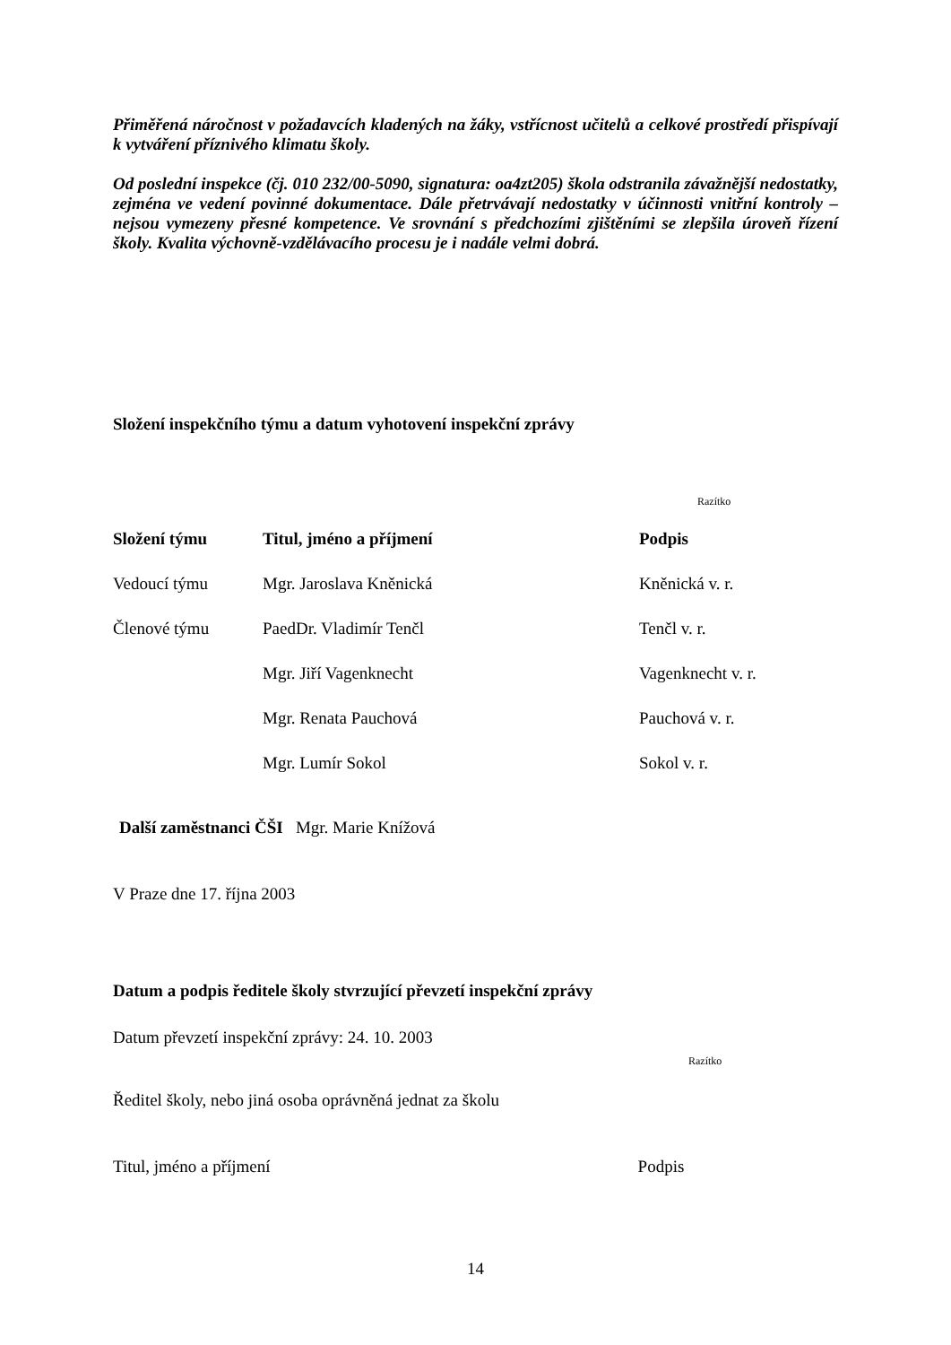Přiměřená náročnost v požadavcích kladených na žáky, vstřícnost učitelů a celkové prostředí přispívají k vytváření příznivého klimatu školy.
Od poslední inspekce (čj. 010 232/00-5090, signatura: oa4zt205) škola odstranila závažnější nedostatky, zejména ve vedení povinné dokumentace. Dále přetrvávají nedostatky v účinnosti vnitřní kontroly – nejsou vymezeny přesné kompetence. Ve srovnání s předchozími zjištěními se zlepšila úroveň řízení školy. Kvalita výchovně-vzdělávacího procesu je i nadále velmi dobrá.
Složení inspekčního týmu a datum vyhotovení inspekční zprávy
Razítko
| Složení týmu | Titul, jméno a příjmení | Podpis |
| --- | --- | --- |
| Vedoucí týmu | Mgr. Jaroslava Kněnická | Kněnická v. r. |
| Členové týmu | PaedDr. Vladimír Tenčl | Tenčl v. r. |
| | Mgr. Jiří Vagenknecht | Vagenknecht v. r. |
| | Mgr. Renata Pauchová | Pauchová v. r. |
| | Mgr. Lumír Sokol | Sokol v. r. |
Další zaměstnanci ČŠI Mgr. Marie Knížová
V Praze dne 17. října 2003
Datum a podpis ředitele školy stvrzující převzetí inspekční zprávy
Datum převzetí inspekční zprávy: 24. 10. 2003
Razítko
Ředitel školy, nebo jiná osoba oprávněná jednat za školu
Titul, jméno a příjmení Podpis
14